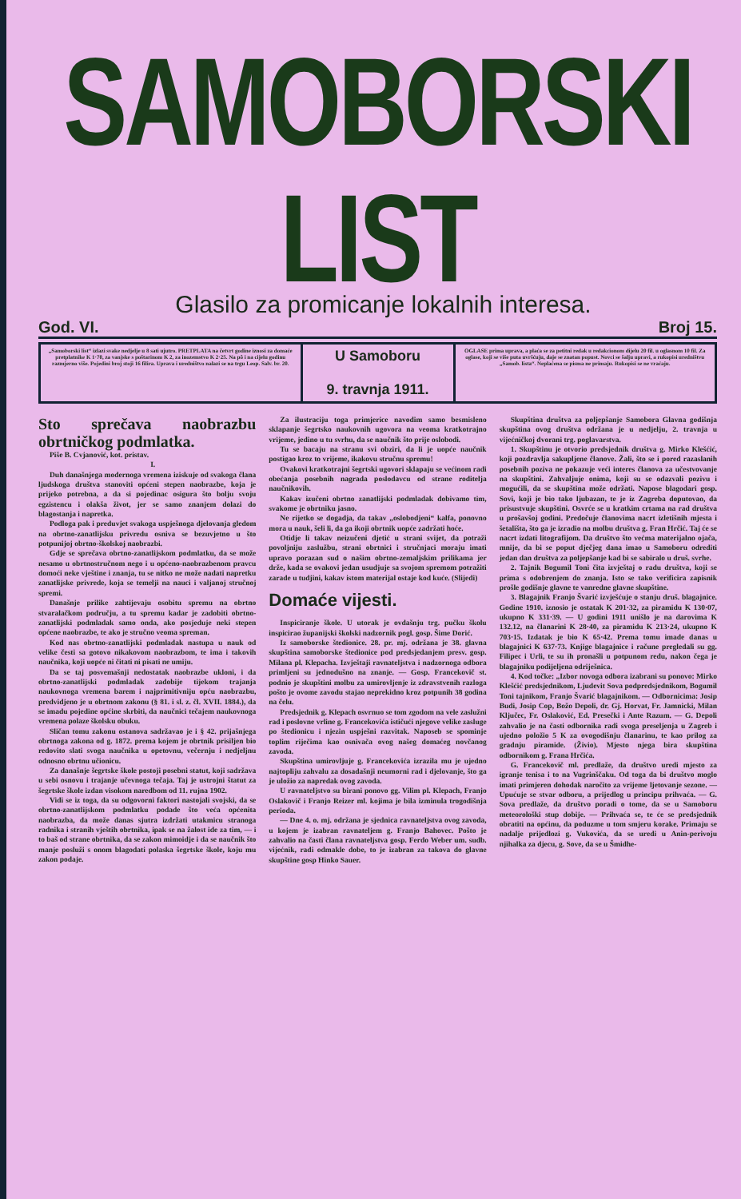SAMOBORSKI LIST
Glasilo za promicanje lokalnih interesa.
God. VI. Broj 15.
„Samoborski list“ izlazi svake nedjelje u 8 sati ujutro. PRETPLATA na četvrt godine iznosi za domaće pretplatnike K 1·70, za vanjske s poštarinom K 2, za inozemstvo K 2·25. Na pô i na cijelu godinu razmjerno više. Pojedini broj stoji 16 filira. Uprava i uredništvo nalazi se na trgu Leop. Salv. br. 20.
U Samoboru
9. travnja 1911.
OGLASE prima uprava, a plaća se za petitni redak u redakcionom dijelu 20 fil. u oglasnom 10 fil. Za oglase, koji se više puta uvršćuju, daje se znatan popust. Novci se šalju upravi, a rukopisi uredništvu „Samob. lista“. Neplaćena se pisma ne primaju. Rukopisi se ne vraćaju.
Sto sprečava naobrazbu obrtničkog podmlatka.
Piše B. Cvjanović, kot. pristav.
I.
Duh današnjega modernoga vremena iziskuje od svakoga člana ljudskoga društva stanoviti općeni stepen naobrazbe, koja je prijeko potrebna, a da si pojedinac osigura što bolju svoju egzistencu i olakša život, jer se samo znanjem dolazi do blagostanja i napretka.
Podloga pak i preduvjet svakoga uspješnoga djelovanja gledom na obrtno-zanatlijsku privredu osniva se bezuvjetno u što potpunijoj obrtno-školskoj naobrazbi.
Gdje se sprečava obrtno-zanatlijskom podmlatku, da se može nesamo u obrtnostručnom nego i u općeno-naobrazbenom pravcu domoći neke vještine i znanja, tu se nitko ne može nadati napretku zanatlijske privrede, koja se temelji na nauci i valjanoj stručnoj spremi.
Današnje prilike zahtijevaju osobitu spremu na obrtno stvaralačkom području, a tu spremu kadar je zadobiti obrtno-zanatlijski podmladak samo onda, ako posjeduje neki stepen općene naobrazbe, te ako je stručno veoma spreman.
Kod nas obrtno-zanatlijski podmladak nastupa u nauk od velike česti sa gotovo nikakovom naobrazbom, te ima i takovih naučnika, koji uopće ni čitati ni pisati ne umiju.
Da se taj posvemašnji nedostatak naobrazbe ukloni, i da obrtno-zanatlijski podmladak zadobije tijekom trajanja naukovnoga vremena barem i najprimitivniju opću naobrazbu, predvidjeno je u obrtnom zakonu (§ 81. i sl. z. čl. XVII. 1884.), da se imadu pojedine općine skrbiti, da naučnici tečajem naukovnoga vremena polaze školsku obuku.
Sličan tomu zakonu ostanova sadržavao je i § 42. prijašnjega obrtnoga zakona od g. 1872. prema kojem je obrtnik prisiljen bio redovito slati svoga naučnika u opetovnu, večernju i nedjeljnu odnosno obrtnu učionicu.
Za današnje šegrtske škole postoji posebni statut, koji sadržava u sebi osnovu i trajanje učevnoga tečaja. Taj je ustrojni štatut za šegrtske škole izdan visokom naredbom od 11. rujna 1902.
Vidi se iz toga, da su odgovorni faktori nastojali svojski, da se obrtno-zanatlijskom podmlatku podade što veća općenita naobrazba, da može danas sjutra izdržati utakmicu stranoga radnika i stranih vještih obrtnika, ipak se na žalost ide za tim, — i to baš od strane obrtnika, da se zakon mimoidje i da se naučnik što manje posluži s onom blagodati polaska šegrtske škole, koju mu zakon podaje.
Za ilustraciju toga primjerice navodim samo besmisleno sklapanje šegrtsko naukovnih ugovora na veoma kratkotrajno vrijeme, jedino u tu svrhu, da se naučnik što prije oslobodi.
Tu se bacaju na stranu svi obziri, da li je uopće naučnik postigao kroz to vrijeme, ikakovu stručnu spremu!
Ovakovi kratkotrajni šegrtski ugovori sklapaju se većinom radi obećanja posebnih nagrada poslodavcu od strane roditelja naučnikovih.
Kakav izučeni obrtno zanatlijski podmladak dobivamo tim, svakome je obrtniku jasno.
Ne rijetko se dogadja, da takav „oslobodjeni“ kalfa, ponovno mora u nauk, šeli li, da ga ikoji obrtnik uopće zadržati hoće.
Otidje li takav neizučeni djetić u strani svijet, da potraži povoljniju zaslužbu, strani obrtnici i stručnjaci moraju imati upravo porazan sud o našim obrtno-zemaljskim prilikama jer drže, kada se ovakovi jedan usudjuje sa svojom spremom potražiti zarade u tudjini, kakav istom materijal ostaje kod kuće. (Slijedi)
Domaće vijesti.
Inspiciranje škole. U utorak je ovdašnju trg. pučku školu inspicirao županijski školski nadzornik pogl. gosp. Šime Dorić.
Iz samoborske štedionice. 28. pr. mj. održana je 38. glavna skupština samoborske štedionice pod predsjedanjem presv. gosp. Milana pl. Klepacha. Izvještaji ravnateljstva i nadzornoga odbora primljeni su jednodušno na znanje. — Gosp. Francekovič st. podnio je skupštini molbu za umirovljenje iz zdravstvenih razloga pošto je ovome zavodu stajao neprekidno kroz potpunih 38 godina na čelu.
Predsjednik g. Klepach osvrnuo se tom zgodom na vele zaslužni rad i poslovne vrline g. Francekovića ističući njegove velike zasluge po štedionicu i njezin uspješni razvitak. Naposeb se spominje toplim riječima kao osnivača ovog našeg domaćeg novčanog zavoda.
Skupština umirovljuje g. Francekovića izrazila mu je ujedno najtopliju zahvalu za dosadašnji neumorni rad i djelovanje, što ga je uložio za napredak ovog zavoda.
U ravnateljstvo su birani ponovo gg. Vilim pl. Klepach, Franjo Oslakovič i Franjo Reizer ml. kojima je bila izminula trogodišnja perioda.
— Dne 4. o. mj. održana je sjednica ravnateljstva ovog zavoda, u kojem je izabran ravnateljem g. Franjo Bahovec. Pošto je zahvalio na časti člana ravnateljstva gosp. Ferdo Weber um. sudb. vijećnik, radi odmakle dobe, to je izabran za takova do glavne skupštine gosp Hinko Sauer.
Skupština društva za poljepšanje Samobora Glavna godišnja skupština ovog društva održana je u nedjelju, 2. travnja u vijećničkoj dvorani trg. poglavarstva.
1. Skupštinu je otvorio predsjednik društva g. Mirko Klešćić, koji pozdravlja sakupljene članove. Žali, što se i pored razaslanih posebnih poziva ne pokazuje veći interes članova za učestvovanje na skupštini. Zahvaljuje onima, koji su se odazvali pozivu i mogućili, da se skupština može održati. Napose blagodari gosp. Sovi, koji je bio tako ljubazan, te je iz Zagreba doputovao, da prisustvuje skupštini. Osvrće se u kratkim crtama na rad društva u prošavšoj godini. Predočuje članovima nacrt izletišnih mjesta i šetališta, što ga je izradio na molbu društva g. Fran Hrčić. Taj će se nacrt izdati litografijom. Da društvo što većma materijalno ojača, mnije, da bi se poput dječjeg dana imao u Samoboru odrediti jedan dan društva za poljepšanje kad bi se sabiralo u druš. svrhe.
2. Tajnik Bogumil Toni čita izvještaj o radu društva, koji se prima s odobrenjem do znanja. Isto se tako verificira zapisnik prošle godišnje glavne te vanredne glavne skupštine.
3. Blagajnik Franjo Švarić izvješćuje o stanju druš. blagajnice. Godine 1910. iznosio je ostatak K 201·32, za piramidu K 130·07, ukupno K 331·39. — U godini 1911 unišlo je na darovima K 132.12, na članarini K 28·40, za piramidu K 213·24, ukupno K 703·15. Izdatak je bio K 65·42. Prema tomu imade danas u blagajnici K 637·73. Knjige blagajnice i račune pregledali su gg. Filipec i Urli, te su ih pronašli u potpunom redu, nakon čega je blagajniku podijeljena odriješnica.
4. Kod točke: „Izbor novoga odbora izabrani su ponovo: Mirko Klešćić predsjednikom, Ljudevit Sova podpredsjednikom, Bogumil Toni tajnikom, Franjo Švarić blagajnikom. — Odbornicima: Josip Budi, Josip Cop, Božo Depoli, dr. Gj. Horvat, Fr. Jamnicki, Milan Ključec, Fr. Oslaković, Ed. Presečki i Ante Razum. — G. Depoli zahvalio je na časti odbornika radi svoga preseljenja u Zagreb i ujedno položio 5 K za ovogodišnju članarinu, te kao prilog za gradnju piramide. (Živio). Mjesto njega bira skupština odbornikom g. Frana Hrčića.
G. Francekovič ml. predlaže, da društvo uredi mjesto za igranje tenisa i to na Vugrinščaku. Od toga da bi društvo moglo imati primjeren dohodak naročito za vrijeme ljetovanje sezone. — Upućuje se stvar odboru, a prijedlog u principu prihvaća. — G. Sova predlaže, da društvo poradi o tome, da se u Samoboru meteorološki stup dobije. — Prihvaća se, te će se predsjednik obratiti na općinu, da poduzme u tom smjeru korake. Primaju se nadalje prijedlozi g. Vukovića, da se uredi u Anin-perivoju njihalka za djecu, g. Sove, da se u Šmidhe-